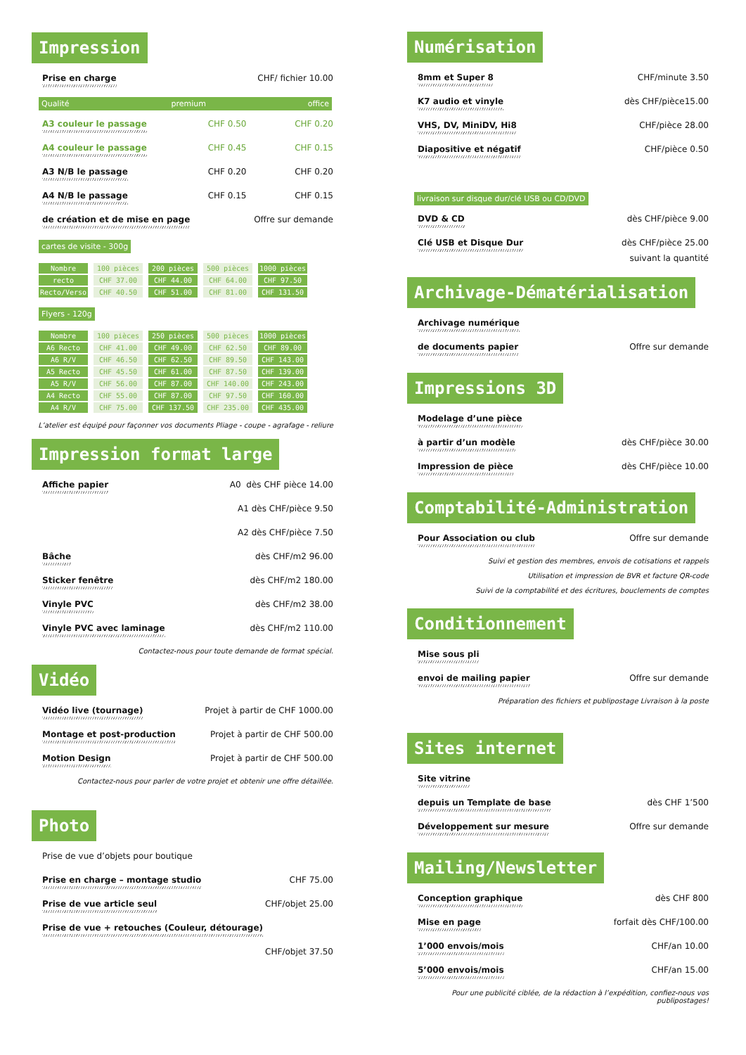Impression
Prise en charge CHF/ fichier 10.00
Qualité premium office
A3 couleur le passage CHF 0.50 CHF 0.20
A4 couleur le passage CHF 0.45 CHF 0.15
A3 N/B le passage CHF 0.20 CHF 0.20
A4 N/B le passage CHF 0.15 CHF 0.15
de création et de mise en page Offre sur demande
cartes de visite - 300g
| Nombre | 100 pièces | 200 pièces | 500 pièces | 1000 pièces |
| recto | CHF 37.00 | CHF 44.00 | CHF 64.00 | CHF 97.50 |
| Recto/Verso | CHF 40.50 | CHF 51.00 | CHF 81.00 | CHF 131.50 |
Flyers - 120g
| Nombre | 100 pièces | 250 pièces | 500 pièces | 1000 pièces |
| A6 Recto | CHF 41.00 | CHF 49.00 | CHF 62.50 | CHF 89.00 |
| A6 R/V | CHF 46.50 | CHF 62.50 | CHF 89.50 | CHF 143.00 |
| A5 Recto | CHF 45.50 | CHF 61.00 | CHF 87.50 | CHF 139.00 |
| A5 R/V | CHF 56.00 | CHF 87.00 | CHF 140.00 | CHF 243.00 |
| A4 Recto | CHF 55.00 | CHF 87.00 | CHF 97.50 | CHF 160.00 |
| A4 R/V | CHF 75.00 | CHF 137.50 | CHF 235.00 | CHF 435.00 |
L’atelier est équipé pour façonner vos documents Pliage - coupe - agrafage - reliure
Impression format large
Affiche papier A0 dès CHF pièce 14.00
A1 dès CHF/pièce 9.50
A2 dès CHF/pièce 7.50
Bâche dès CHF/m2 96.00
Sticker fenêtre dès CHF/m2 180.00
Vinyle PVC dès CHF/m2 38.00
Vinyle PVC avec laminage dès CHF/m2 110.00
Contactez-nous pour toute demande de format spécial.
Vidéo
Vidéo live (tournage) Projet à partir de CHF 1000.00
Montage et post-production Projet à partir de CHF 500.00
Motion Design Projet à partir de CHF 500.00
Contactez-nous pour parler de votre projet et obtenir une offre détaillée.
Photo
Prise de vue d’objets pour boutique
Prise en charge – montage studio CHF 75.00
Prise de vue article seul CHF/objet 25.00
Prise de vue + retouches (Couleur, détourage)
CHF/objet 37.50
Numérisation
8mm et Super 8 CHF/minute 3.50
K7 audio et vinyle dès CHF/pièce15.00
VHS, DV, MiniDV, Hi8 CHF/pièce 28.00
Diapositive et négatif CHF/pièce 0.50
livraison sur disque dur/clé USB ou CD/DVD
DVD & CD dès CHF/pièce 9.00
Clé USB et Disque Dur dès CHF/pièce 25.00
suivant la quantité
Archivage-Dématérialisation
Archivage numérique
de documents papier Offre sur demande
Impressions 3D
Modelage d’une pièce
à partir d’un modèle dès CHF/pièce 30.00
Impression de pièce dès CHF/pièce 10.00
Comptabilité-Administration
Pour Association ou club Offre sur demande
Suivi et gestion des membres, envois de cotisations et rappels
Utilisation et impression de BVR et facture QR-code
Suivi de la comptabilité et des écritures, bouclements de comptes
Conditionnement
Mise sous pli
envoi de mailing papier Offre sur demande
Préparation des fichiers et publipostage Livraison à la poste
Sites internet
Site vitrine
depuis un Template de base dès CHF 1’500
Développement sur mesure Offre sur demande
Mailing/Newsletter
Conception graphique dès CHF 800
Mise en page forfait dès CHF/100.00
1’000 envois/mois CHF/an 10.00
5’000 envois/mois CHF/an 15.00
Pour une publicité ciblée, de la rédaction à l’expédition, confiez-nous vos publipostages!